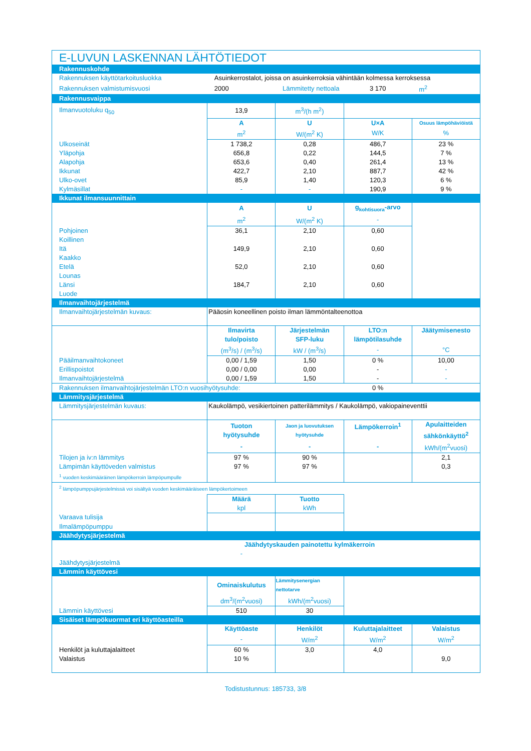| E-LUVUN LASKENNAN LÄHTÖTIEDOT | | | | |
| Rakennuskohde | | | | |
| Rakennuksen käyttötarkoitusluokka | Asuinkerrostalot, joissa on asuinkerroksia vähintään kolmessa kerroksessa | | | |
| Rakennuksen valmistumisvuosi | 2000 | Lämmitetty nettoala | 3 170 | m<sup>2</sup> |
| Rakennusvaippa | | | | |
| Ilmanvuotoluku q<sub>50</sub> | 13,9 | m<sup>3</sup>/(h m<sup>2</sup>) | | |
| | A | U | U×A | Osuus lämpöhäviöistä |
| | m<sup>2</sup> | W/(m<sup>2</sup> K) | W/K | % |
| Ulkoseinät | 1 738,2 | 0,28 | 486,7 | 23 % |
| Yläpohja | 656,8 | 0,22 | 144,5 | 7 % |
| Alapohja | 653,6 | 0,40 | 261,4 | 13 % |
| Ikkunat | 422,7 | 2,10 | 887,7 | 42 % |
| Ulko-ovet | 85,9 | 1,40 | 120,3 | 6 % |
| Kylmäsillat | - | - | 190,9 | 9 % |
| Ikkunat ilmansuunnittain | | | | |
| | A | U | g<sub>kohtisuora</sub>-arvo | |
| | m<sup>2</sup> | W/(m<sup>2</sup> K) | - | |
| Pohjoinen | 36,1 | 2,10 | 0,60 | |
| Koillinen | | | | |
| Itä | 149,9 | 2,10 | 0,60 | |
| Kaakko | | | | |
| Etelä | 52,0 | 2,10 | 0,60 | |
| Lounas | | | | |
| Länsi | 184,7 | 2,10 | 0,60 | |
| Luode | | | | |
| Ilmanvaihtojärjestelmä | | | | |
| Ilmanvaihtojärjestelmän kuvaus: | Pääosin koneellinen poisto ilman lämmöntalteenottoa | | | |
| | Ilmavirta tulo/poisto | Järjestelmän SFP-luku | LTO:n lämpötilasuhde | Jäätymisenesto |
| | (m<sup>3</sup>/s) / (m<sup>3</sup>/s) | kW / (m<sup>3</sup>/s) | - | °C |
| Pääilmanvaihtokoneet | 0,00 / 1,59 | 1,50 | 0 % | 10,00 |
| Erillispoistot | 0,00 / 0,00 | 0,00 | - | - |
| Ilmanvaihtojärjestelmä | 0,00 / 1,59 | 1,50 | - | - |
| Rakennuksen ilmanvaihtojärjestelmän LTO:n vuosihyötysuhde: | | | 0 % | |
| Lämmitysjärjestelmä | | | | |
| Lämmitysjärjestelmän kuvaus: | Kaukolämpö, vesikiertoinen patterilämmitys / Kaukolämpö, vakiopaineventtii | | | |
| | Tuoton hyötysuhde | Jaon ja luovutuksen hyötysuhde | Lämpökerroin<sup>1</sup> | Apulaitteiden sähkönkäyttö<sup>2</sup> |
| | - | - | - | kWh/(m<sup>2</sup>vuosi) |
| Tilojen ja iv:n lämmitys | 97 % | 90 % | | 2,1 |
| Lämpimän käyttöveden valmistus | 97 % | 97 % | | 0,3 |
| <sup>1</sup> vuoden keskimääräinen lämpökerroin lämpöpumpulle | | | | |
| <sup>2</sup> lämpöpumppujärjestelmissä voi sisältyä vuoden keskimääräiseen lämpökertoimeen | | | | |
| | Määrä | Tuotto | | |
| | kpl | kWh | | |
| Varaava tulisija | | | | |
| Ilmalämpöpumppu | | | | |
| Jäähdytysjärjestelmä | | | | |
| | Jäähdytyskauden painotettu kylmäkerroin | | | |
| | - | | | |
| Jäähdytysjärjestelmä | | | | |
| Lämmin käyttövesi | | | | |
| | Ominaiskulutus | Lämmitysenergian nettotarve | | |
| | dm<sup>3</sup>/(m<sup>2</sup>vuosi) | kWh/(m<sup>2</sup>vuosi) | | |
| Lämmin käyttövesi | 510 | 30 | | |
| Sisäiset lämpökuormat eri käyttöasteilla | | | | |
| | Käyttöaste | Henkilöt | Kuluttajalaitteet | Valaistus |
| | - | W/m<sup>2</sup> | W/m<sup>2</sup> | W/m<sup>2</sup> |
| Henkilöt ja kuluttajalaitteet | 60 % | 3,0 | 4,0 | |
| Valaistus | 10 % | | | 9,0 |
Todistustunnus: 185733, 3/8